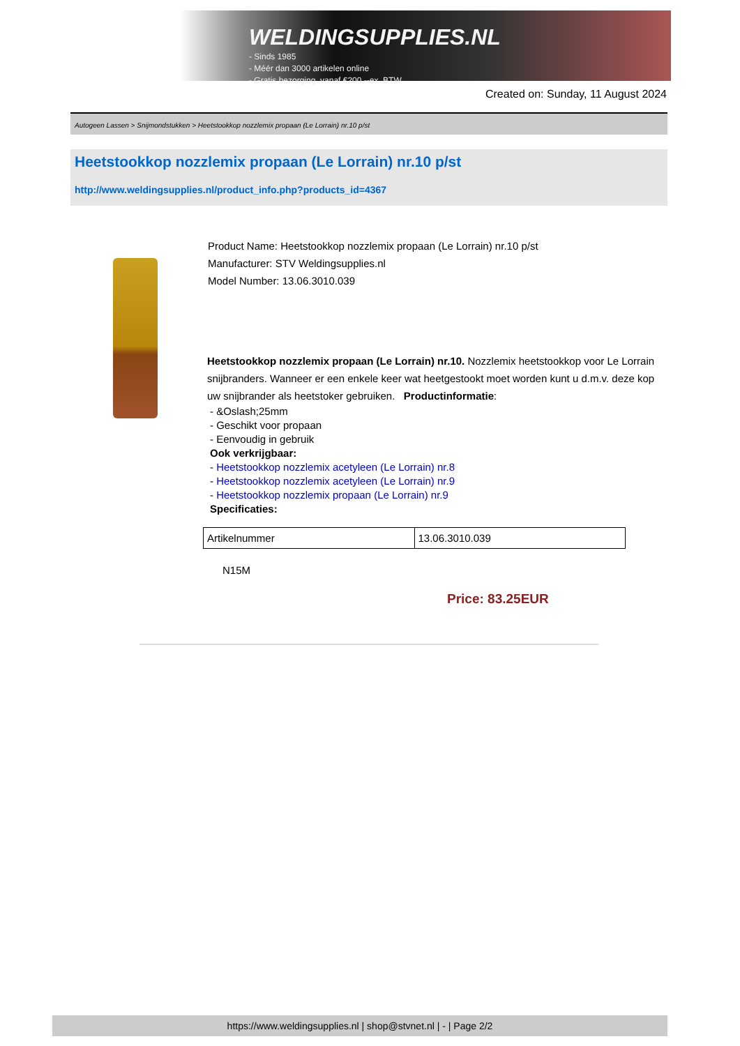WELDINGSUPPLIES.NL
- Sinds 1985
- Méér dan 3000 artikelen online
- Gratis bezorging, vanaf €200,--ex. BTW
Created on: Sunday, 11 August 2024
Autogeen Lassen > Snijmondstukken > Heetstookkop nozzlemix propaan (Le Lorrain) nr.10 p/st
Heetstookkop nozzlemix propaan (Le Lorrain) nr.10 p/st
http://www.weldingsupplies.nl/product_info.php?products_id=4367
Product Name: Heetstookkop nozzlemix propaan (Le Lorrain) nr.10 p/st
Manufacturer: STV Weldingsupplies.nl
Model Number: 13.06.3010.039
Heetstookkop nozzlemix propaan (Le Lorrain) nr.10. Nozzlemix heetstookkop voor Le Lorrain snijbranders. Wanneer er een enkele keer wat heetgestookt moet worden kunt u d.m.v. deze kop uw snijbrander als heetstoker gebruiken. Productinformatie:
- &Oslash;25mm
- Geschikt voor propaan
- Eenvoudig in gebruik
Ook verkrijgbaar:
- Heetstookkop nozzlemix acetyleen (Le Lorrain) nr.8
- Heetstookkop nozzlemix acetyleen (Le Lorrain) nr.9
- Heetstookkop nozzlemix propaan (Le Lorrain) nr.9
Specificaties:
| Artikelnummer | 13.06.3010.039 |
N15M
Price: 83.25EUR
https://www.weldingsupplies.nl | shop@stvnet.nl | - | Page 2/2